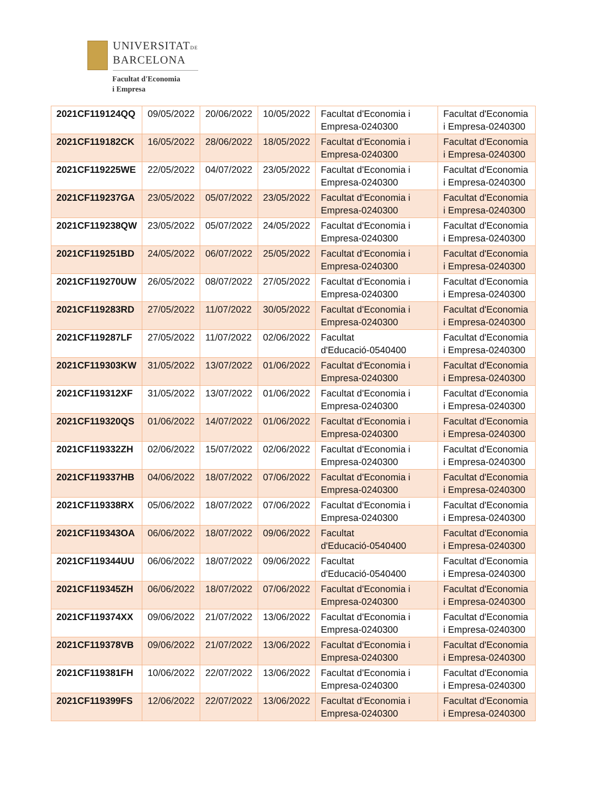UNIVERSITATDE
BARCELONA
Facultat d'Economia
i Empresa
| 2021CF119124QQ | 09/05/2022 | 20/06/2022 | 10/05/2022 | Facultat d'Economia i Empresa-0240300 | Facultat d'Economia i Empresa-0240300 |
| 2021CF119182CK | 16/05/2022 | 28/06/2022 | 18/05/2022 | Facultat d'Economia i Empresa-0240300 | Facultat d'Economia i Empresa-0240300 |
| 2021CF119225WE | 22/05/2022 | 04/07/2022 | 23/05/2022 | Facultat d'Economia i Empresa-0240300 | Facultat d'Economia i Empresa-0240300 |
| 2021CF119237GA | 23/05/2022 | 05/07/2022 | 23/05/2022 | Facultat d'Economia i Empresa-0240300 | Facultat d'Economia i Empresa-0240300 |
| 2021CF119238QW | 23/05/2022 | 05/07/2022 | 24/05/2022 | Facultat d'Economia i Empresa-0240300 | Facultat d'Economia i Empresa-0240300 |
| 2021CF119251BD | 24/05/2022 | 06/07/2022 | 25/05/2022 | Facultat d'Economia i Empresa-0240300 | Facultat d'Economia i Empresa-0240300 |
| 2021CF119270UW | 26/05/2022 | 08/07/2022 | 27/05/2022 | Facultat d'Economia i Empresa-0240300 | Facultat d'Economia i Empresa-0240300 |
| 2021CF119283RD | 27/05/2022 | 11/07/2022 | 30/05/2022 | Facultat d'Economia i Empresa-0240300 | Facultat d'Economia i Empresa-0240300 |
| 2021CF119287LF | 27/05/2022 | 11/07/2022 | 02/06/2022 | Facultat d'Educació-0540400 | Facultat d'Economia i Empresa-0240300 |
| 2021CF119303KW | 31/05/2022 | 13/07/2022 | 01/06/2022 | Facultat d'Economia i Empresa-0240300 | Facultat d'Economia i Empresa-0240300 |
| 2021CF119312XF | 31/05/2022 | 13/07/2022 | 01/06/2022 | Facultat d'Economia i Empresa-0240300 | Facultat d'Economia i Empresa-0240300 |
| 2021CF119320QS | 01/06/2022 | 14/07/2022 | 01/06/2022 | Facultat d'Economia i Empresa-0240300 | Facultat d'Economia i Empresa-0240300 |
| 2021CF119332ZH | 02/06/2022 | 15/07/2022 | 02/06/2022 | Facultat d'Economia i Empresa-0240300 | Facultat d'Economia i Empresa-0240300 |
| 2021CF119337HB | 04/06/2022 | 18/07/2022 | 07/06/2022 | Facultat d'Economia i Empresa-0240300 | Facultat d'Economia i Empresa-0240300 |
| 2021CF119338RX | 05/06/2022 | 18/07/2022 | 07/06/2022 | Facultat d'Economia i Empresa-0240300 | Facultat d'Economia i Empresa-0240300 |
| 2021CF119343OA | 06/06/2022 | 18/07/2022 | 09/06/2022 | Facultat d'Educació-0540400 | Facultat d'Economia i Empresa-0240300 |
| 2021CF119344UU | 06/06/2022 | 18/07/2022 | 09/06/2022 | Facultat d'Educació-0540400 | Facultat d'Economia i Empresa-0240300 |
| 2021CF119345ZH | 06/06/2022 | 18/07/2022 | 07/06/2022 | Facultat d'Economia i Empresa-0240300 | Facultat d'Economia i Empresa-0240300 |
| 2021CF119374XX | 09/06/2022 | 21/07/2022 | 13/06/2022 | Facultat d'Economia i Empresa-0240300 | Facultat d'Economia i Empresa-0240300 |
| 2021CF119378VB | 09/06/2022 | 21/07/2022 | 13/06/2022 | Facultat d'Economia i Empresa-0240300 | Facultat d'Economia i Empresa-0240300 |
| 2021CF119381FH | 10/06/2022 | 22/07/2022 | 13/06/2022 | Facultat d'Economia i Empresa-0240300 | Facultat d'Economia i Empresa-0240300 |
| 2021CF119399FS | 12/06/2022 | 22/07/2022 | 13/06/2022 | Facultat d'Economia i Empresa-0240300 | Facultat d'Economia i Empresa-0240300 |